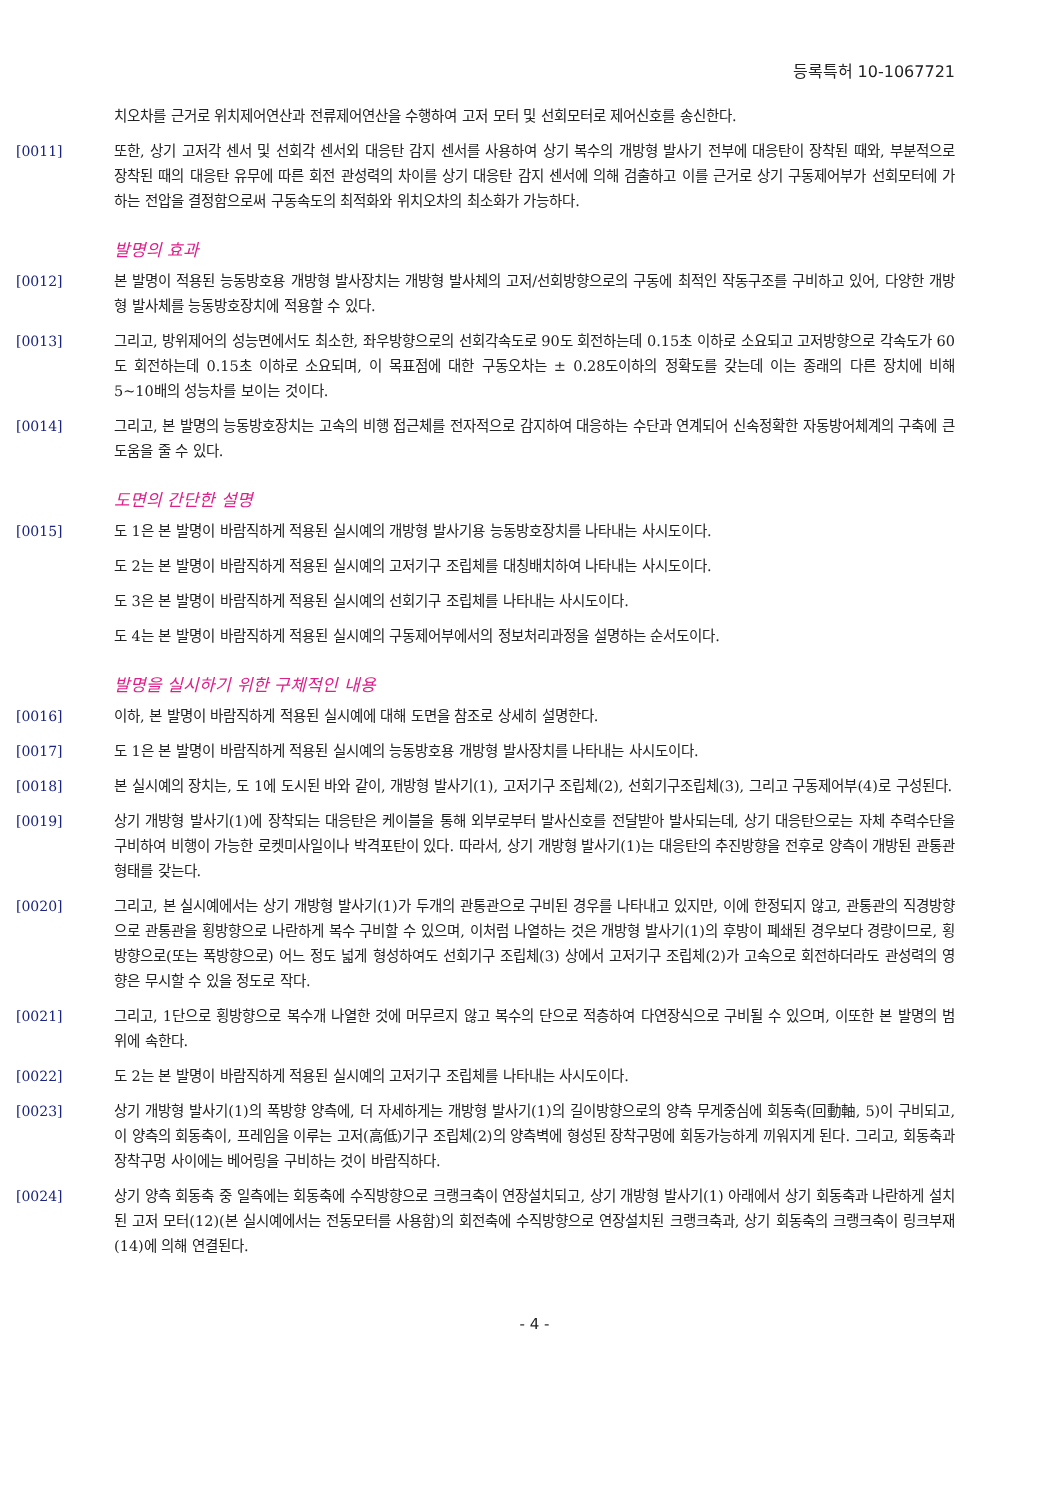등록특허 10-1067721
치오차를 근거로 위치제어연산과 전류제어연산을 수행하여 고저 모터 및 선회모터로 제어신호를 송신한다.
[0011] 또한, 상기 고저각 센서 및 선회각 센서외 대응탄 감지 센서를 사용하여 상기 복수의 개방형 발사기 전부에 대응탄이 장착된 때와, 부분적으로 장착된 때의 대응탄 유무에 따른 회전 관성력의 차이를 상기 대응탄 감지 센서에 의해 검출하고 이를 근거로 상기 구동제어부가 선회모터에 가하는 전압을 결정함으로써 구동속도의 최적화와 위치오차의 최소화가 가능하다.
발명의 효과
[0012] 본 발명이 적용된 능동방호용 개방형 발사장치는 개방형 발사체의 고저/선회방향으로의 구동에 최적인 작동구조를 구비하고 있어, 다양한 개방형 발사체를 능동방호장치에 적용할 수 있다.
[0013] 그리고, 방위제어의 성능면에서도 최소한, 좌우방향으로의 선회각속도로 90도 회전하는데 0.15초 이하로 소요되고 고저방향으로 각속도가 60도 회전하는데 0.15초 이하로 소요되며, 이 목표점에 대한 구동오차는 ± 0.28도이하의 정확도를 갖는데 이는 종래의 다른 장치에 비해 5~10배의 성능차를 보이는 것이다.
[0014] 그리고, 본 발명의 능동방호장치는 고속의 비행 접근체를 전자적으로 감지하여 대응하는 수단과 연계되어 신속정확한 자동방어체계의 구축에 큰 도움을 줄 수 있다.
도면의 간단한 설명
[0015] 도 1은 본 발명이 바람직하게 적용된 실시예의 개방형 발사기용 능동방호장치를 나타내는 사시도이다.
도 2는 본 발명이 바람직하게 적용된 실시예의 고저기구 조립체를 대칭배치하여 나타내는 사시도이다.
도 3은 본 발명이 바람직하게 적용된 실시예의 선회기구 조립체를 나타내는 사시도이다.
도 4는 본 발명이 바람직하게 적용된 실시예의 구동제어부에서의 정보처리과정을 설명하는 순서도이다.
발명을 실시하기 위한 구체적인 내용
[0016] 이하, 본 발명이 바람직하게 적용된 실시예에 대해 도면을 참조로 상세히 설명한다.
[0017] 도 1은 본 발명이 바람직하게 적용된 실시예의 능동방호용 개방형 발사장치를 나타내는 사시도이다.
[0018] 본 실시예의 장치는, 도 1에 도시된 바와 같이, 개방형 발사기(1), 고저기구 조립체(2), 선회기구조립체(3), 그리고 구동제어부(4)로 구성된다.
[0019] 상기 개방형 발사기(1)에 장착되는 대응탄은 케이블을 통해 외부로부터 발사신호를 전달받아 발사되는데, 상기 대응탄으로는 자체 추력수단을 구비하여 비행이 가능한 로켓미사일이나 박격포탄이 있다. 따라서, 상기 개방형 발사기(1)는 대응탄의 추진방향을 전후로 양측이 개방된 관통관 형태를 갖는다.
[0020] 그리고, 본 실시예에서는 상기 개방형 발사기(1)가 두개의 관통관으로 구비된 경우를 나타내고 있지만, 이에 한정되지 않고, 관통관의 직경방향으로 관통관을 횡방향으로 나란하게 복수 구비할 수 있으며, 이처럼 나열하는 것은 개방형 발사기(1)의 후방이 폐쇄된 경우보다 경량이므로, 횡방향으로(또는 폭방향으로) 어느 정도 넓게 형성하여도 선회기구 조립체(3) 상에서 고저기구 조립체(2)가 고속으로 회전하더라도 관성력의 영향은 무시할 수 있을 정도로 작다.
[0021] 그리고, 1단으로 횡방향으로 복수개 나열한 것에 머무르지 않고 복수의 단으로 적층하여 다연장식으로 구비될 수 있으며, 이또한 본 발명의 범위에 속한다.
[0022] 도 2는 본 발명이 바람직하게 적용된 실시예의 고저기구 조립체를 나타내는 사시도이다.
[0023] 상기 개방형 발사기(1)의 폭방향 양측에, 더 자세하게는 개방형 발사기(1)의 길이방향으로의 양측 무게중심에 회동축(回動軸, 5)이 구비되고, 이 양측의 회동축이, 프레임을 이루는 고저(高低)기구 조립체(2)의 양측벽에 형성된 장착구멍에 회동가능하게 끼워지게 된다. 그리고, 회동축과 장착구멍 사이에는 베어링을 구비하는 것이 바람직하다.
[0024] 상기 양측 회동축 중 일측에는 회동축에 수직방향으로 크랭크축이 연장설치되고, 상기 개방형 발사기(1) 아래에서 상기 회동축과 나란하게 설치된 고저 모터(12)(본 실시예에서는 전동모터를 사용함)의 회전축에 수직방향으로 연장설치된 크랭크축과, 상기 회동축의 크랭크축이 링크부재(14)에 의해 연결된다.
- 4 -